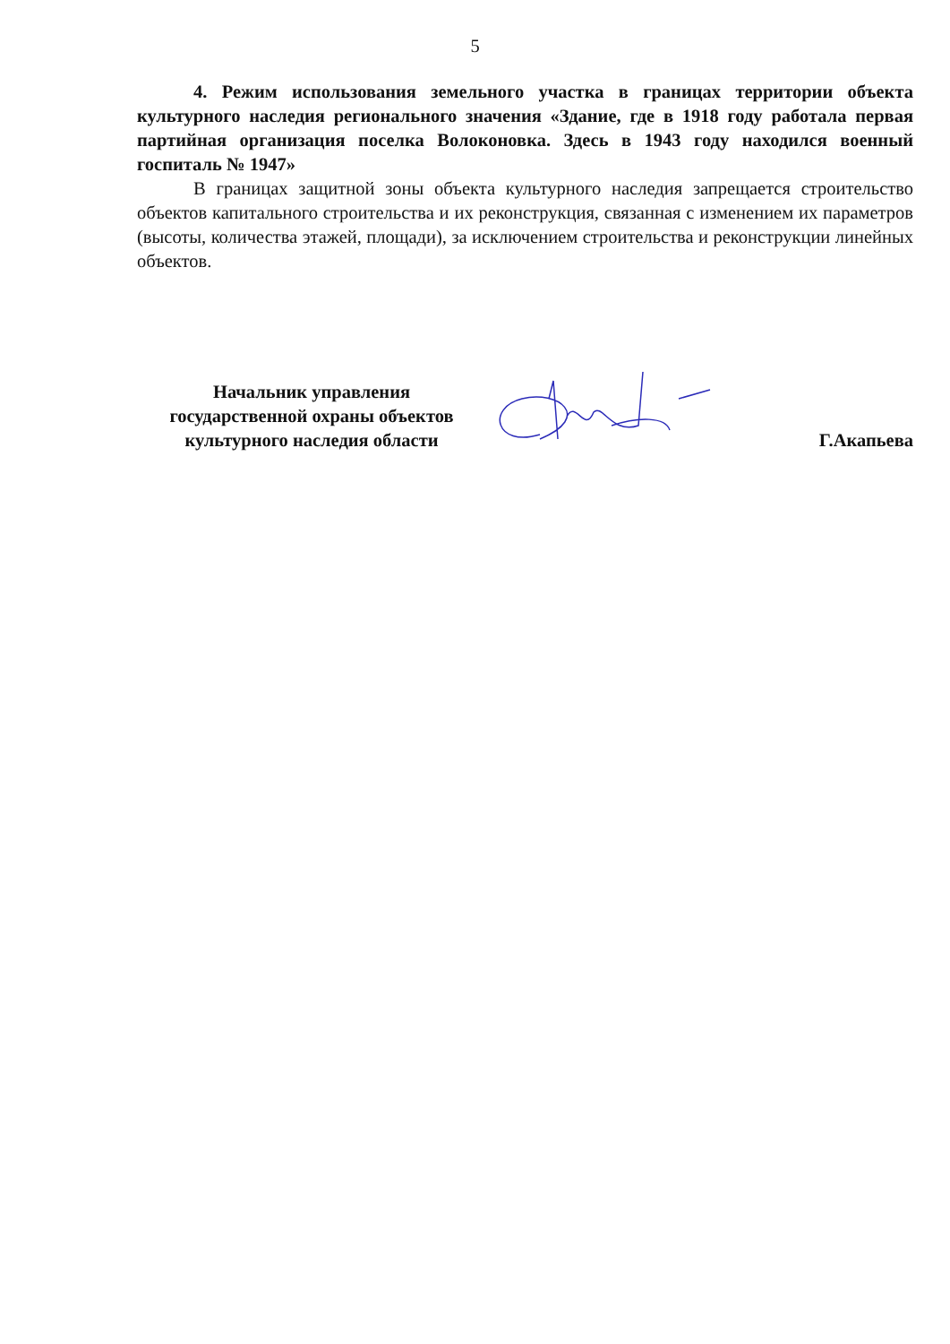5
4. Режим использования земельного участка в границах территории объекта культурного наследия регионального значения «Здание, где в 1918 году работала первая партийная организация поселка Волоконовка. Здесь в 1943 году находился военный госпиталь № 1947»
В границах защитной зоны объекта культурного наследия запрещается строительство объектов капитального строительства и их реконструкция, связанная с изменением их параметров (высоты, количества этажей, площади), за исключением строительства и реконструкции линейных объектов.
Начальник управления
государственной охраны объектов
культурного наследия области
Г.Акапьева